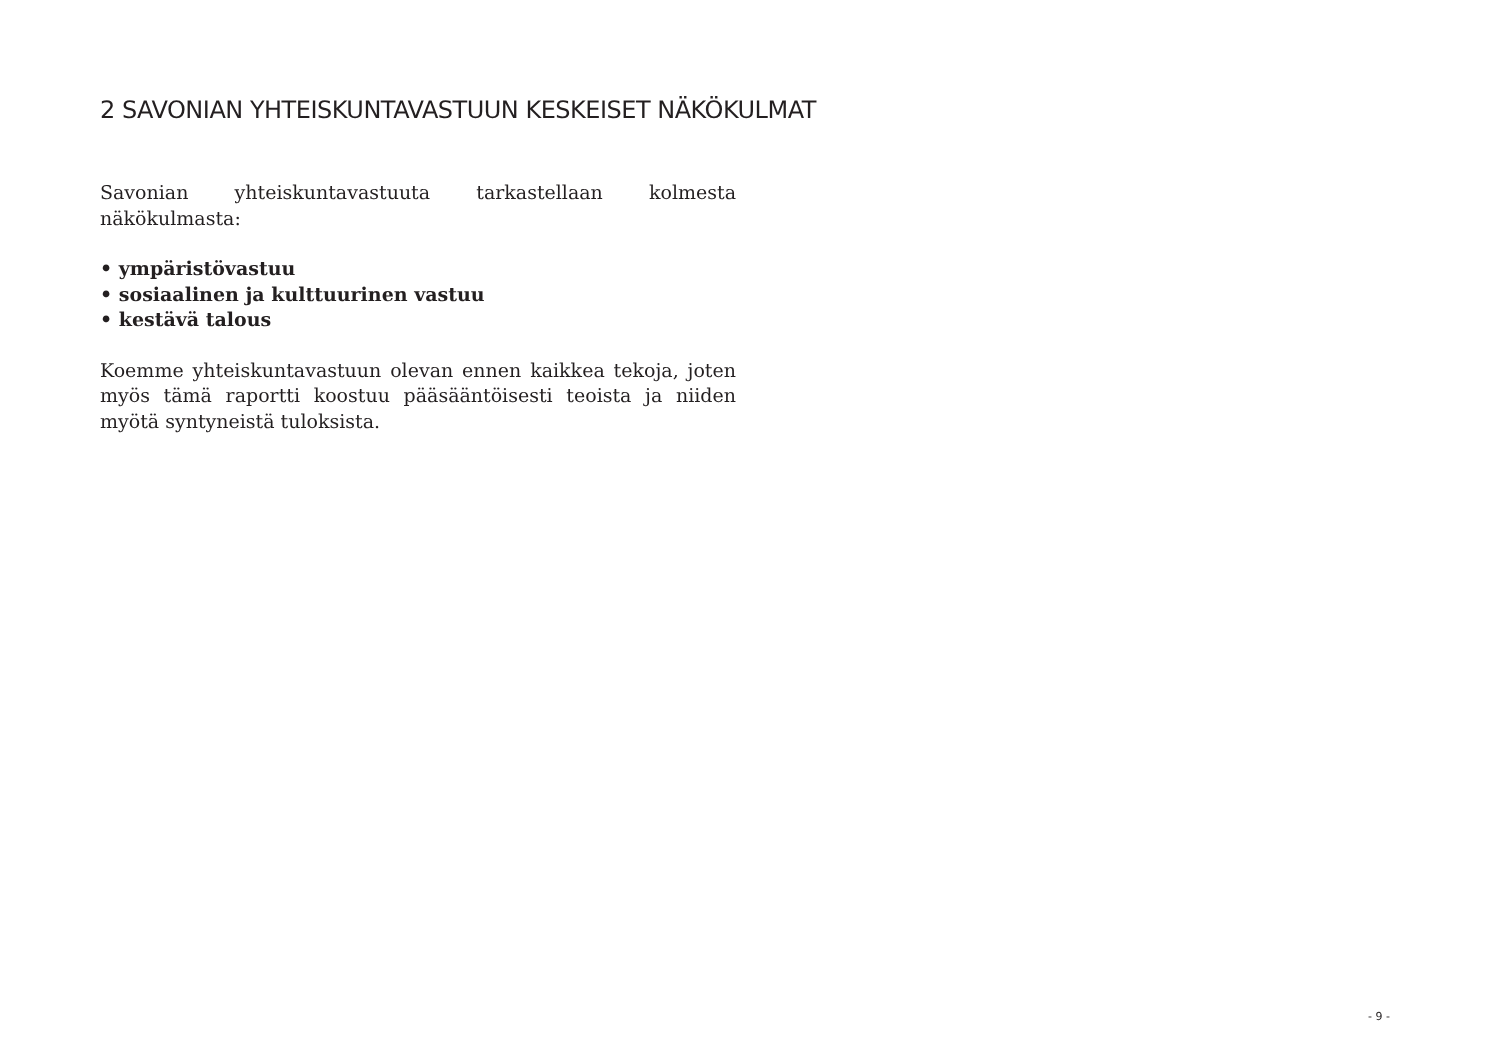2 SAVONIAN YHTEISKUNTAVASTUUN KESKEISET NÄKÖKULMAT
Savonian yhteiskuntavastuuta tarkastellaan kolmesta näkökulmasta:
• ympäristövastuu
• sosiaalinen ja kulttuurinen vastuu
• kestävä talous
Koemme yhteiskuntavastuun olevan ennen kaikkea tekoja, joten myös tämä raportti koostuu pääsääntöisesti teoista ja niiden myötä syntyneistä tuloksista.
- 9 -